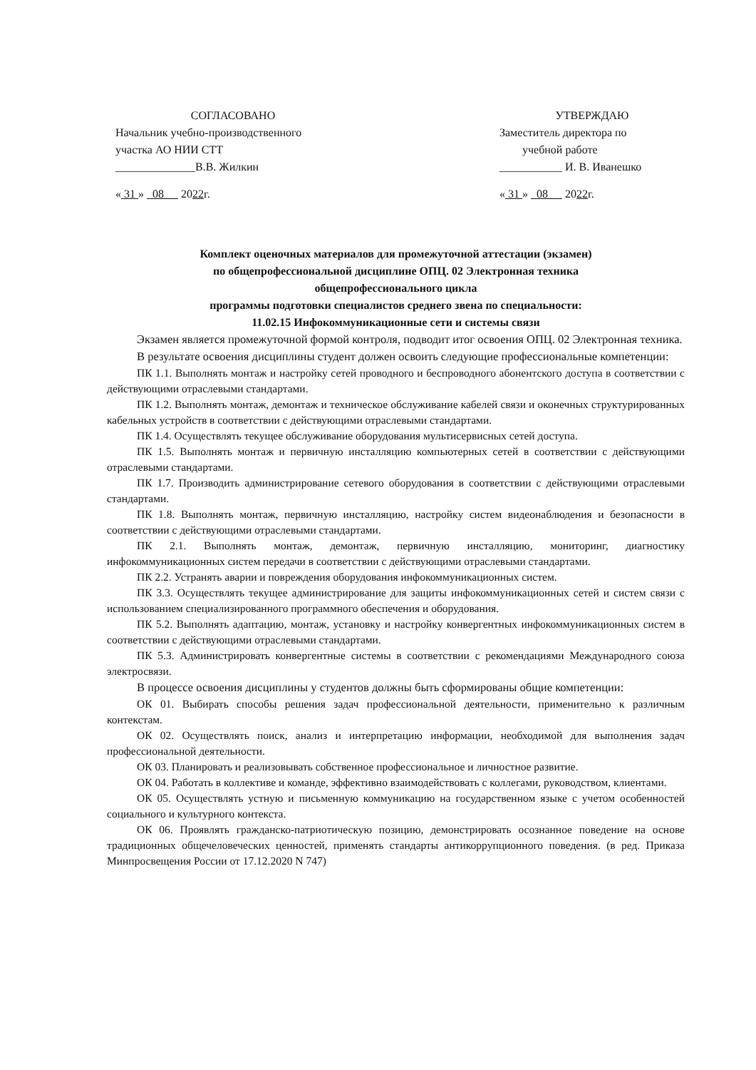СОГЛАСОВАНО
Начальник учебно-производственного
участка АО НИИ СТТ
______________В.В. Жилкин
« 31 » 08 2022г.
УТВЕРЖДАЮ
Заместитель директора по
учебной работе
___________ И. В. Иванешко
« 31 » 08 2022г.
Комплект оценочных материалов для промежуточной аттестации (экзамен)
по общепрофессиональной дисциплине ОПЦ. 02 Электронная техника
общепрофессионального цикла
программы подготовки специалистов среднего звена по специальности:
11.02.15 Инфокоммуникационные сети и системы связи
Экзамен является промежуточной формой контроля, подводит итог освоения ОПЦ. 02 Электронная техника.
В результате освоения дисциплины студент должен освоить следующие профессиональные компетенции:
ПК 1.1. Выполнять монтаж и настройку сетей проводного и беспроводного абонентского доступа в соответствии с действующими отраслевыми стандартами.
ПК 1.2. Выполнять монтаж, демонтаж и техническое обслуживание кабелей связи и оконечных структурированных кабельных устройств в соответствии с действующими отраслевыми стандартами.
ПК 1.4. Осуществлять текущее обслуживание оборудования мультисервисных сетей доступа.
ПК 1.5. Выполнять монтаж и первичную инсталляцию компьютерных сетей в соответствии с действующими отраслевыми стандартами.
ПК 1.7. Производить администрирование сетевого оборудования в соответствии с действующими отраслевыми стандартами.
ПК 1.8. Выполнять монтаж, первичную инсталляцию, настройку систем видеонаблюдения и безопасности в соответствии с действующими отраслевыми стандартами.
ПК 2.1. Выполнять монтаж, демонтаж, первичную инсталляцию, мониторинг, диагностику инфокоммуникационных систем передачи в соответствии с действующими отраслевыми стандартами.
ПК 2.2. Устранять аварии и повреждения оборудования инфокоммуникационных систем.
ПК 3.3. Осуществлять текущее администрирование для защиты инфокоммуникационных сетей и систем связи с использованием специализированного программного обеспечения и оборудования.
ПК 5.2. Выполнять адаптацию, монтаж, установку и настройку конвергентных инфокоммуникационных систем в соответствии с действующими отраслевыми стандартами.
ПК 5.3. Администрировать конвергентные системы в соответствии с рекомендациями Международного союза электросвязи.
В процессе освоения дисциплины у студентов должны быть сформированы общие компетенции:
ОК 01. Выбирать способы решения задач профессиональной деятельности, применительно к различным контекстам.
ОК 02. Осуществлять поиск, анализ и интерпретацию информации, необходимой для выполнения задач профессиональной деятельности.
ОК 03. Планировать и реализовывать собственное профессиональное и личностное развитие.
ОК 04. Работать в коллективе и команде, эффективно взаимодействовать с коллегами, руководством, клиентами.
ОК 05. Осуществлять устную и письменную коммуникацию на государственном языке с учетом особенностей социального и культурного контекста.
ОК 06. Проявлять гражданско-патриотическую позицию, демонстрировать осознанное поведение на основе традиционных общечеловеческих ценностей, применять стандарты антикоррупционного поведения. (в ред. Приказа Минпросвещения России от 17.12.2020 N 747)